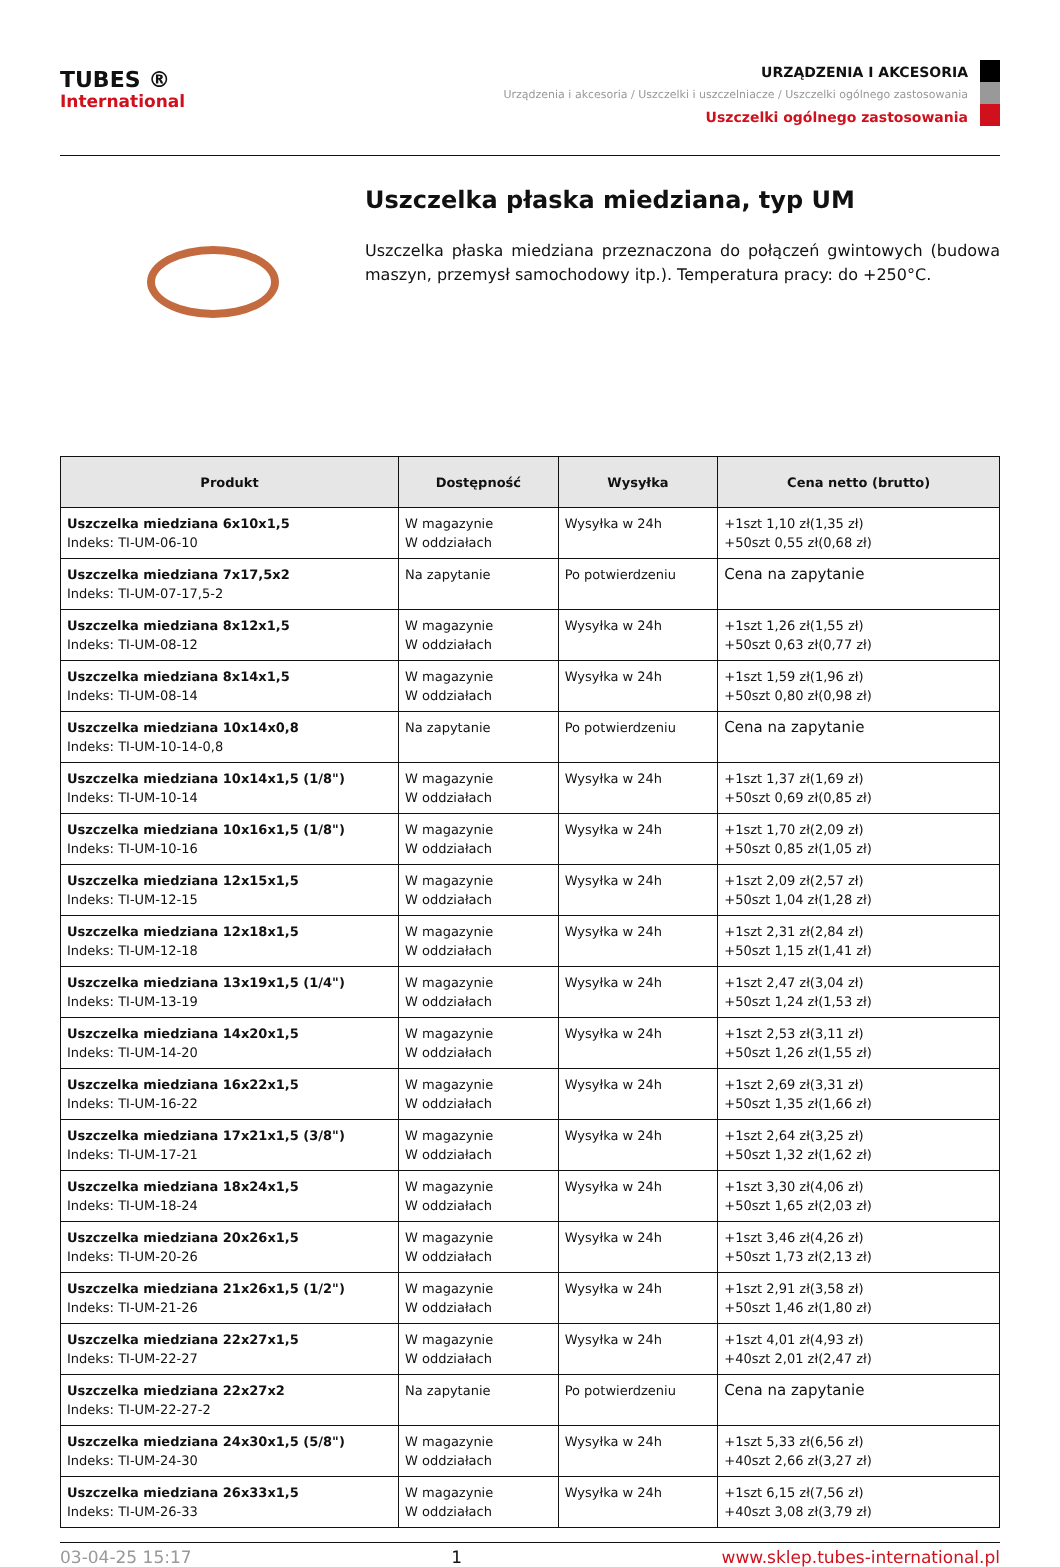TUBES ®
International
URZĄDZENIA I AKCESORIA
Urządzenia i akcesoria / Uszczelki i uszczelniacze / Uszczelki ogólnego zastosowania
Uszczelki ogólnego zastosowania
Uszczelka płaska miedziana, typ UM
Uszczelka płaska miedziana przeznaczona do połączeń gwintowych (budowa maszyn, przemysł samochodowy itp.). Temperatura pracy: do +250°C.
| Produkt | Dostępność | Wysyłka | Cena netto (brutto) |
| --- | --- | --- | --- |
| Uszczelka miedziana 6x10x1,5 Indeks: TI-UM-06-10 | W magazynie W oddziałach | Wysyłka w 24h | +1szt 1,10 zł(1,35 zł) +50szt 0,55 zł(0,68 zł) |
| Uszczelka miedziana 7x17,5x2 Indeks: TI-UM-07-17,5-2 | Na zapytanie | Po potwierdzeniu | Cena na zapytanie |
| Uszczelka miedziana 8x12x1,5 Indeks: TI-UM-08-12 | W magazynie W oddziałach | Wysyłka w 24h | +1szt 1,26 zł(1,55 zł) +50szt 0,63 zł(0,77 zł) |
| Uszczelka miedziana 8x14x1,5 Indeks: TI-UM-08-14 | W magazynie W oddziałach | Wysyłka w 24h | +1szt 1,59 zł(1,96 zł) +50szt 0,80 zł(0,98 zł) |
| Uszczelka miedziana 10x14x0,8 Indeks: TI-UM-10-14-0,8 | Na zapytanie | Po potwierdzeniu | Cena na zapytanie |
| Uszczelka miedziana 10x14x1,5 (1/8") Indeks: TI-UM-10-14 | W magazynie W oddziałach | Wysyłka w 24h | +1szt 1,37 zł(1,69 zł) +50szt 0,69 zł(0,85 zł) |
| Uszczelka miedziana 10x16x1,5 (1/8") Indeks: TI-UM-10-16 | W magazynie W oddziałach | Wysyłka w 24h | +1szt 1,70 zł(2,09 zł) +50szt 0,85 zł(1,05 zł) |
| Uszczelka miedziana 12x15x1,5 Indeks: TI-UM-12-15 | W magazynie W oddziałach | Wysyłka w 24h | +1szt 2,09 zł(2,57 zł) +50szt 1,04 zł(1,28 zł) |
| Uszczelka miedziana 12x18x1,5 Indeks: TI-UM-12-18 | W magazynie W oddziałach | Wysyłka w 24h | +1szt 2,31 zł(2,84 zł) +50szt 1,15 zł(1,41 zł) |
| Uszczelka miedziana 13x19x1,5 (1/4") Indeks: TI-UM-13-19 | W magazynie W oddziałach | Wysyłka w 24h | +1szt 2,47 zł(3,04 zł) +50szt 1,24 zł(1,53 zł) |
| Uszczelka miedziana 14x20x1,5 Indeks: TI-UM-14-20 | W magazynie W oddziałach | Wysyłka w 24h | +1szt 2,53 zł(3,11 zł) +50szt 1,26 zł(1,55 zł) |
| Uszczelka miedziana 16x22x1,5 Indeks: TI-UM-16-22 | W magazynie W oddziałach | Wysyłka w 24h | +1szt 2,69 zł(3,31 zł) +50szt 1,35 zł(1,66 zł) |
| Uszczelka miedziana 17x21x1,5 (3/8") Indeks: TI-UM-17-21 | W magazynie W oddziałach | Wysyłka w 24h | +1szt 2,64 zł(3,25 zł) +50szt 1,32 zł(1,62 zł) |
| Uszczelka miedziana 18x24x1,5 Indeks: TI-UM-18-24 | W magazynie W oddziałach | Wysyłka w 24h | +1szt 3,30 zł(4,06 zł) +50szt 1,65 zł(2,03 zł) |
| Uszczelka miedziana 20x26x1,5 Indeks: TI-UM-20-26 | W magazynie W oddziałach | Wysyłka w 24h | +1szt 3,46 zł(4,26 zł) +50szt 1,73 zł(2,13 zł) |
| Uszczelka miedziana 21x26x1,5 (1/2") Indeks: TI-UM-21-26 | W magazynie W oddziałach | Wysyłka w 24h | +1szt 2,91 zł(3,58 zł) +50szt 1,46 zł(1,80 zł) |
| Uszczelka miedziana 22x27x1,5 Indeks: TI-UM-22-27 | W magazynie W oddziałach | Wysyłka w 24h | +1szt 4,01 zł(4,93 zł) +40szt 2,01 zł(2,47 zł) |
| Uszczelka miedziana 22x27x2 Indeks: TI-UM-22-27-2 | Na zapytanie | Po potwierdzeniu | Cena na zapytanie |
| Uszczelka miedziana 24x30x1,5 (5/8") Indeks: TI-UM-24-30 | W magazynie W oddziałach | Wysyłka w 24h | +1szt 5,33 zł(6,56 zł) +40szt 2,66 zł(3,27 zł) |
| Uszczelka miedziana 26x33x1,5 Indeks: TI-UM-26-33 | W magazynie W oddziałach | Wysyłka w 24h | +1szt 6,15 zł(7,56 zł) +40szt 3,08 zł(3,79 zł) |
03-04-25 15:17 1 www.sklep.tubes-international.pl